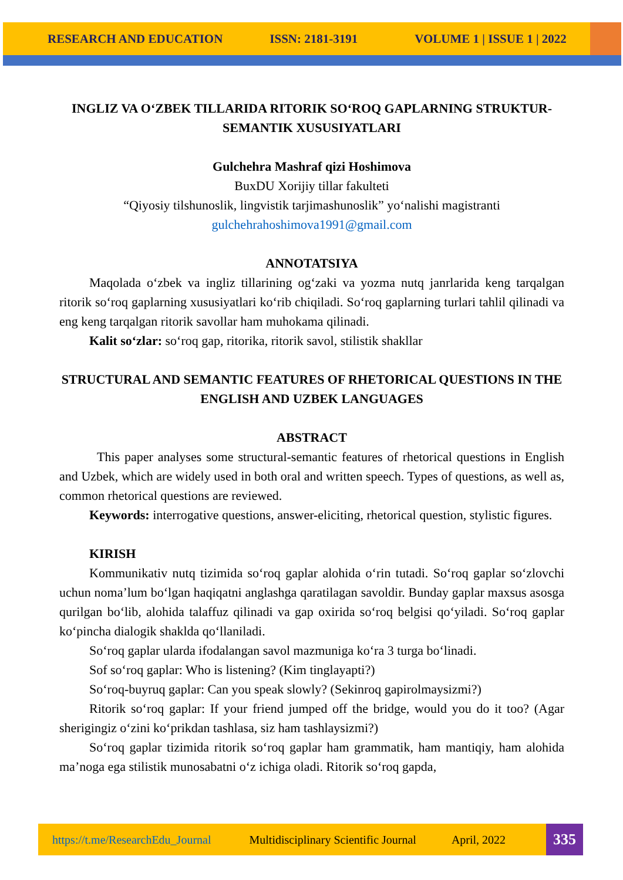RESEARCH AND EDUCATION ISSN: 2181-3191 VOLUME 1 | ISSUE 1 | 2022
INGLIZ VA O‘ZBEK TILLARIDA RITORIK SO‘ROQ GAPLARNING STRUKTUR-SEMANTIK XUSUSIYATLARI
Gulchehra Mashraf qizi Hoshimova
BuxDU Xorijiy tillar fakulteti
“Qiyosiy tilshunoslik, lingvistik tarjimashunoslik” yo‘nalishi magistranti
gulchehrahoshimova1991@gmail.com
ANNOTATSIYA
Maqolada o‘zbek va ingliz tillarining og‘zaki va yozma nutq janrlarida keng tarqalgan ritorik so‘roq gaplarning xususiyatlari ko‘rib chiqiladi. So‘roq gaplarning turlari tahlil qilinadi va eng keng tarqalgan ritorik savollar ham muhokama qilinadi.
Kalit so‘zlar: so‘roq gap, ritorika, ritorik savol, stilistik shakllar
STRUCTURAL AND SEMANTIC FEATURES OF RHETORICAL QUESTIONS IN THE ENGLISH AND UZBEK LANGUAGES
ABSTRACT
This paper analyses some structural-semantic features of rhetorical questions in English and Uzbek, which are widely used in both oral and written speech. Types of questions, as well as, common rhetorical questions are reviewed.
Keywords: interrogative questions, answer-eliciting, rhetorical question, stylistic figures.
KIRISH
Kommunikativ nutq tizimida so‘roq gaplar alohida o‘rin tutadi. So‘roq gaplar so‘zlovchi uchun noma’lum bo‘lgan haqiqatni anglashga qaratilagan savoldir. Bunday gaplar maxsus asosga qurilgan bo‘lib, alohida talaffuz qilinadi va gap oxirida so‘roq belgisi qo‘yiladi. So‘roq gaplar ko‘pincha dialogik shaklda qo‘llaniladi.
So‘roq gaplar ularda ifodalangan savol mazmuniga ko‘ra 3 turga bo‘linadi.
Sof so‘roq gaplar: Who is listening? (Kim tinglayapti?)
So‘roq-buyruq gaplar: Can you speak slowly? (Sekinroq gapirolmaysizmi?)
Ritorik so‘roq gaplar: If your friend jumped off the bridge, would you do it too? (Agar sherigingiz o‘zini ko‘prikdan tashlasa, siz ham tashlaysizmi?)
So‘roq gaplar tizimida ritorik so‘roq gaplar ham grammatik, ham mantiqiy, ham alohida ma’noga ega stilistik munosabatni o‘z ichiga oladi. Ritorik so‘roq gapda,
https://t.me/ResearchEdu_Journal Multidisciplinary Scientific Journal April, 2022
335